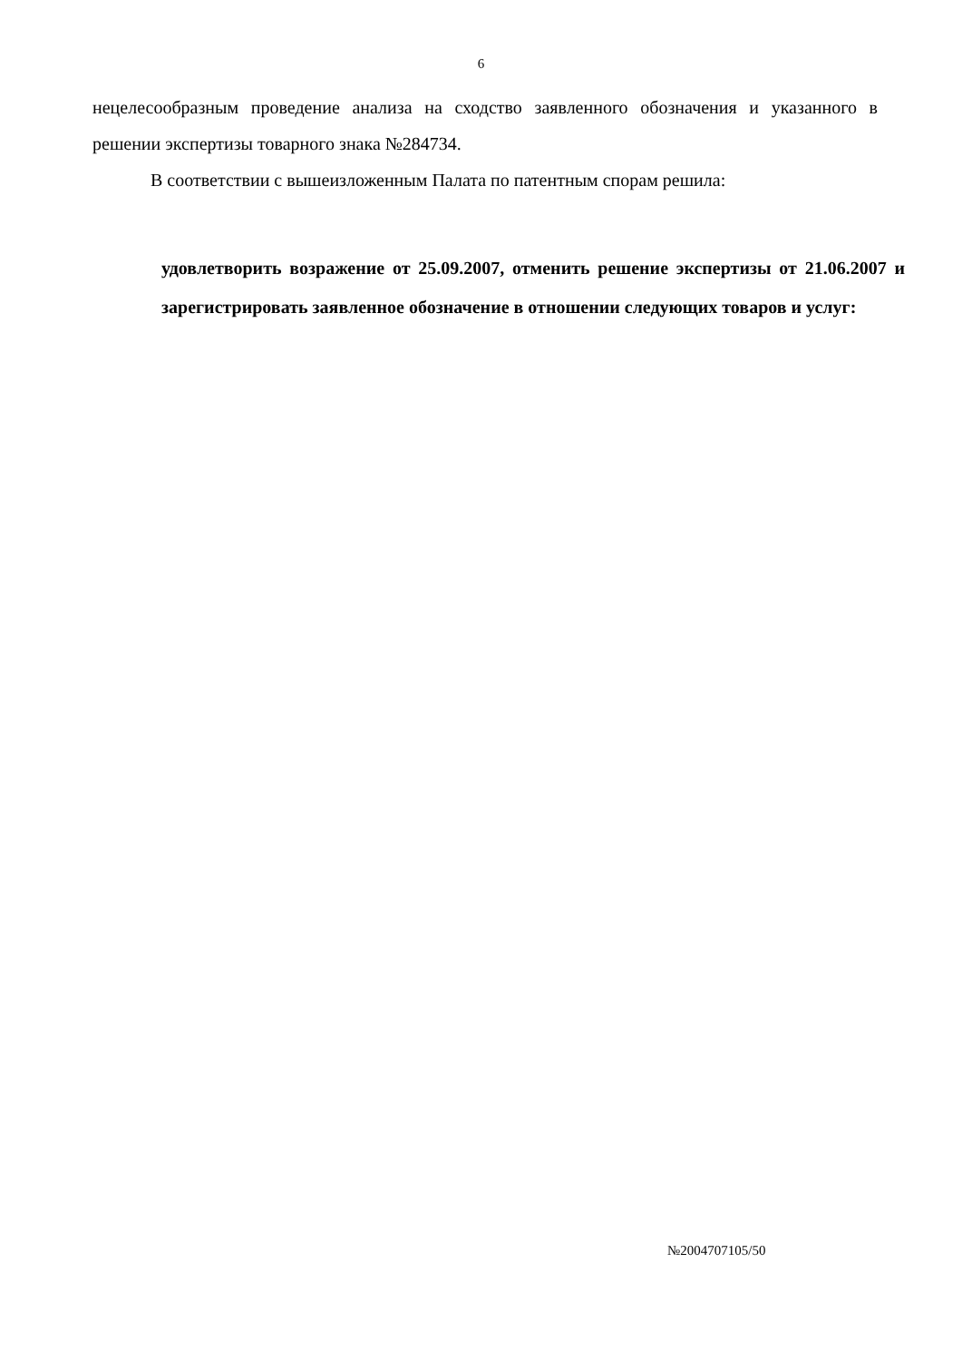6
нецелесообразным проведение анализа на сходство заявленного обозначения и указанного в решении экспертизы товарного знака №284734.
В соответствии с вышеизложенным Палата по патентным спорам решила:
удовлетворить возражение от 25.09.2007, отменить решение экспертизы от 21.06.2007 и зарегистрировать заявленное обозначение в отношении следующих товаров и услуг:
№2004707105/50